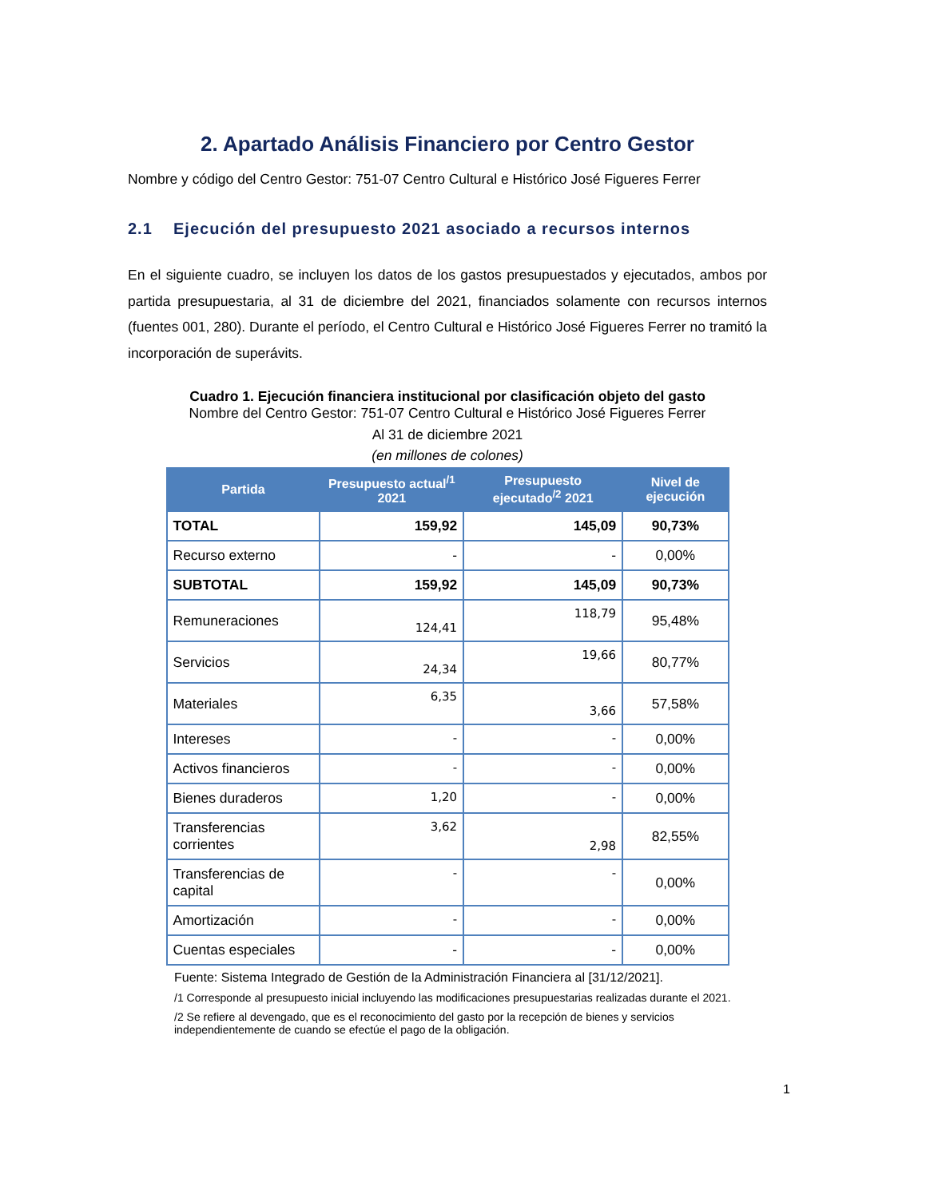2. Apartado Análisis Financiero por Centro Gestor
Nombre y código del Centro Gestor: 751-07 Centro Cultural e Histórico José Figueres Ferrer
2.1 Ejecución del presupuesto 2021 asociado a recursos internos
En el siguiente cuadro, se incluyen los datos de los gastos presupuestados y ejecutados, ambos por partida presupuestaria, al 31 de diciembre del 2021, financiados solamente con recursos internos (fuentes 001, 280). Durante el período, el Centro Cultural e Histórico José Figueres Ferrer no tramitó la incorporación de superávits.
Cuadro 1. Ejecución financiera institucional por clasificación objeto del gasto
Nombre del Centro Gestor: 751-07 Centro Cultural e Histórico José Figueres Ferrer
Al 31 de diciembre 2021
(en millones de colones)
| Partida | Presupuesto actual<sup>/1</sup> 2021 | Presupuesto ejecutado<sup>/2</sup> 2021 | Nivel de ejecución |
| --- | --- | --- | --- |
| TOTAL | 159,92 | 145,09 | 90,73% |
| Recurso externo | - | - | 0,00% |
| SUBTOTAL | 159,92 | 145,09 | 90,73% |
| Remuneraciones | 124,41 | 118,79 | 95,48% |
| Servicios | 24,34 | 19,66 | 80,77% |
| Materiales | 6,35 | 3,66 | 57,58% |
| Intereses | - | - | 0,00% |
| Activos financieros | - | - | 0,00% |
| Bienes duraderos | 1,20 | - | 0,00% |
| Transferencias corrientes | 3,62 | 2,98 | 82,55% |
| Transferencias de capital | - | - | 0,00% |
| Amortización | - | - | 0,00% |
| Cuentas especiales | - | - | 0,00% |
Fuente: Sistema Integrado de Gestión de la Administración Financiera al [31/12/2021].
/1 Corresponde al presupuesto inicial incluyendo las modificaciones presupuestarias realizadas durante el 2021.
/2 Se refiere al devengado, que es el reconocimiento del gasto por la recepción de bienes y servicios independientemente de cuando se efectúe el pago de la obligación.
1